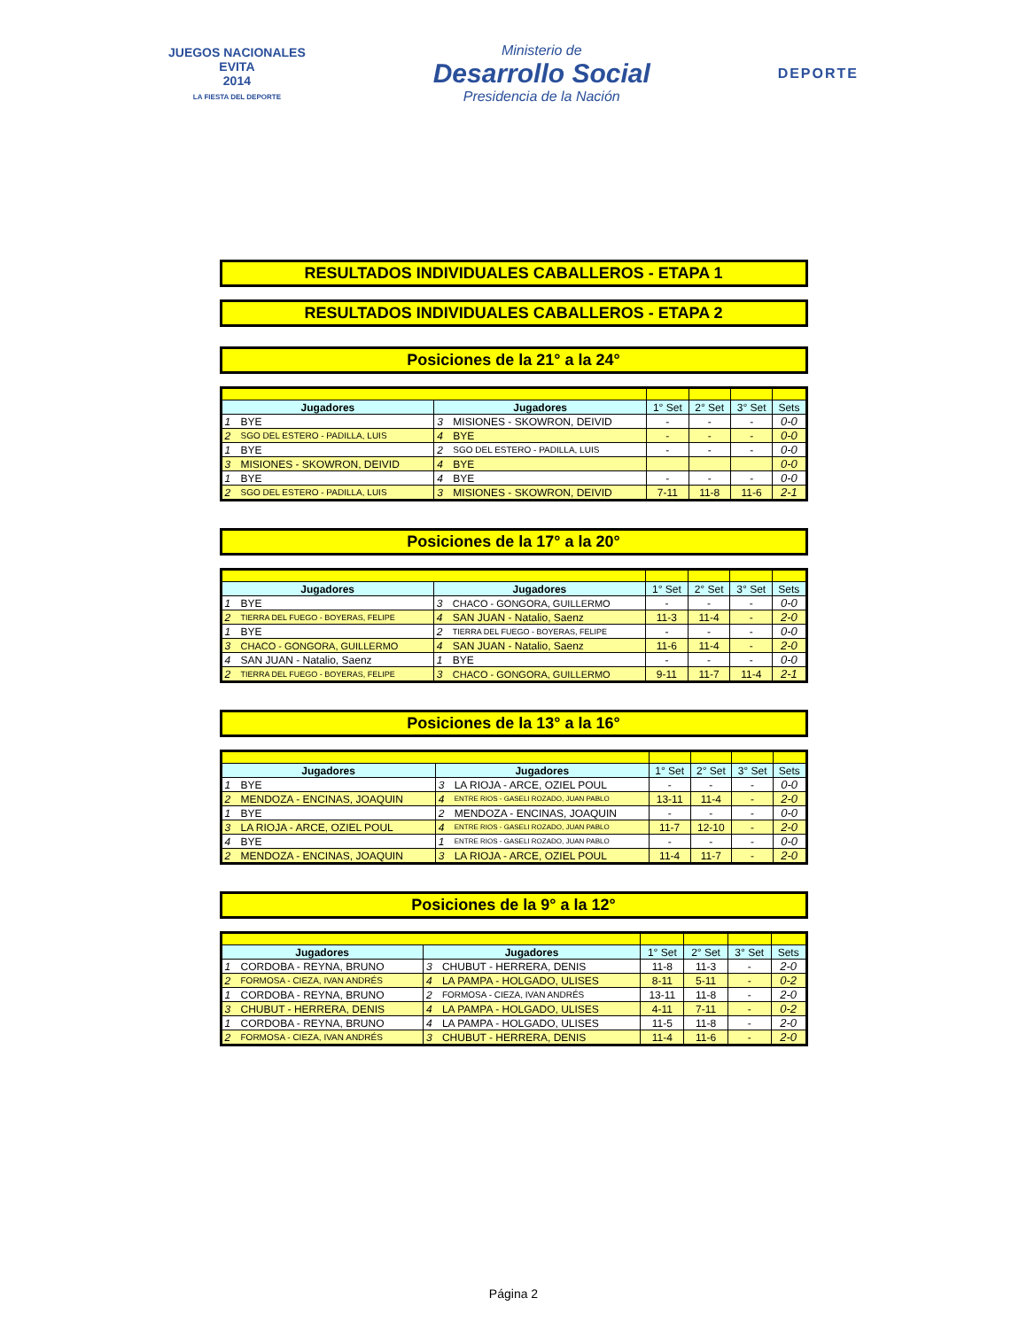JUEGOS NACIONALES
EVITA
2014
LA FIESTA DEL DEPORTE
Ministerio de
Desarrollo Social
Presidencia de la Nación
DEPORTE
RESULTADOS INDIVIDUALES CABALLEROS - ETAPA 1
RESULTADOS INDIVIDUALES CABALLEROS - ETAPA 2
Posiciones de la 21° a la 24°
| Jugadores | | Jugadores | | 1° Set | 2° Set | 3° Set | Sets |
| --- | --- | --- | --- | --- | --- | --- | --- |
| 1 | BYE | 3 | MISIONES - SKOWRON, DEIVID | - | - | - | 0-0 |
| 2 | SGO DEL ESTERO - PADILLA, LUIS | 4 | BYE | - | - | - | 0-0 |
| 1 | BYE | 2 | SGO DEL ESTERO - PADILLA, LUIS | - | - | - | 0-0 |
| 3 | MISIONES - SKOWRON, DEIVID | 4 | BYE | | | | 0-0 |
| 1 | BYE | 4 | BYE | - | - | - | 0-0 |
| 2 | SGO DEL ESTERO - PADILLA, LUIS | 3 | MISIONES - SKOWRON, DEIVID | 7-11 | 11-8 | 11-6 | 2-1 |
Posiciones de la 17° a la 20°
| Jugadores | | Jugadores | | 1° Set | 2° Set | 3° Set | Sets |
| --- | --- | --- | --- | --- | --- | --- | --- |
| 1 | BYE | 3 | CHACO - GONGORA, GUILLERMO | - | - | - | 0-0 |
| 2 | TIERRA DEL FUEGO - BOYERAS, FELIPE | 4 | SAN JUAN - Natalio, Saenz | 11-3 | 11-4 | - | 2-0 |
| 1 | BYE | 2 | TIERRA DEL FUEGO - BOYERAS, FELIPE | - | - | - | 0-0 |
| 3 | CHACO - GONGORA, GUILLERMO | 4 | SAN JUAN - Natalio, Saenz | 11-6 | 11-4 | - | 2-0 |
| 4 | SAN JUAN - Natalio, Saenz | 1 | BYE | - | - | - | 0-0 |
| 2 | TIERRA DEL FUEGO - BOYERAS, FELIPE | 3 | CHACO - GONGORA, GUILLERMO | 9-11 | 11-7 | 11-4 | 2-1 |
Posiciones de la 13° a la 16°
| Jugadores | | Jugadores | | 1° Set | 2° Set | 3° Set | Sets |
| --- | --- | --- | --- | --- | --- | --- | --- |
| 1 | BYE | 3 | LA RIOJA - ARCE, OZIEL POUL | - | - | - | 0-0 |
| 2 | MENDOZA - ENCINAS, JOAQUIN | 4 | ENTRE RIOS - GASELI ROZADO, JUAN PABLO | 13-11 | 11-4 | - | 2-0 |
| 1 | BYE | 2 | MENDOZA - ENCINAS, JOAQUIN | - | - | - | 0-0 |
| 3 | LA RIOJA - ARCE, OZIEL POUL | 4 | ENTRE RIOS - GASELI ROZADO, JUAN PABLO | 11-7 | 12-10 | - | 2-0 |
| 4 | BYE | 1 | ENTRE RIOS - GASELI ROZADO, JUAN PABLO | - | - | - | 0-0 |
| 2 | MENDOZA - ENCINAS, JOAQUIN | 3 | LA RIOJA - ARCE, OZIEL POUL | 11-4 | 11-7 | - | 2-0 |
Posiciones de la 9° a la 12°
| Jugadores | | Jugadores | | 1° Set | 2° Set | 3° Set | Sets |
| --- | --- | --- | --- | --- | --- | --- | --- |
| 1 | CORDOBA - REYNA, BRUNO | 3 | CHUBUT - HERRERA, DENIS | 11-8 | 11-3 | - | 2-0 |
| 2 | FORMOSA - CIEZA, IVAN ANDRÉS | 4 | LA PAMPA - HOLGADO, ULISES | 8-11 | 5-11 | - | 0-2 |
| 1 | CORDOBA - REYNA, BRUNO | 2 | FORMOSA - CIEZA, IVAN ANDRÉS | 13-11 | 11-8 | - | 2-0 |
| 3 | CHUBUT - HERRERA, DENIS | 4 | LA PAMPA - HOLGADO, ULISES | 4-11 | 7-11 | - | 0-2 |
| 1 | CORDOBA - REYNA, BRUNO | 4 | LA PAMPA - HOLGADO, ULISES | 11-5 | 11-8 | - | 2-0 |
| 2 | FORMOSA - CIEZA, IVAN ANDRÉS | 3 | CHUBUT - HERRERA, DENIS | 11-4 | 11-6 | - | 2-0 |
Página 2